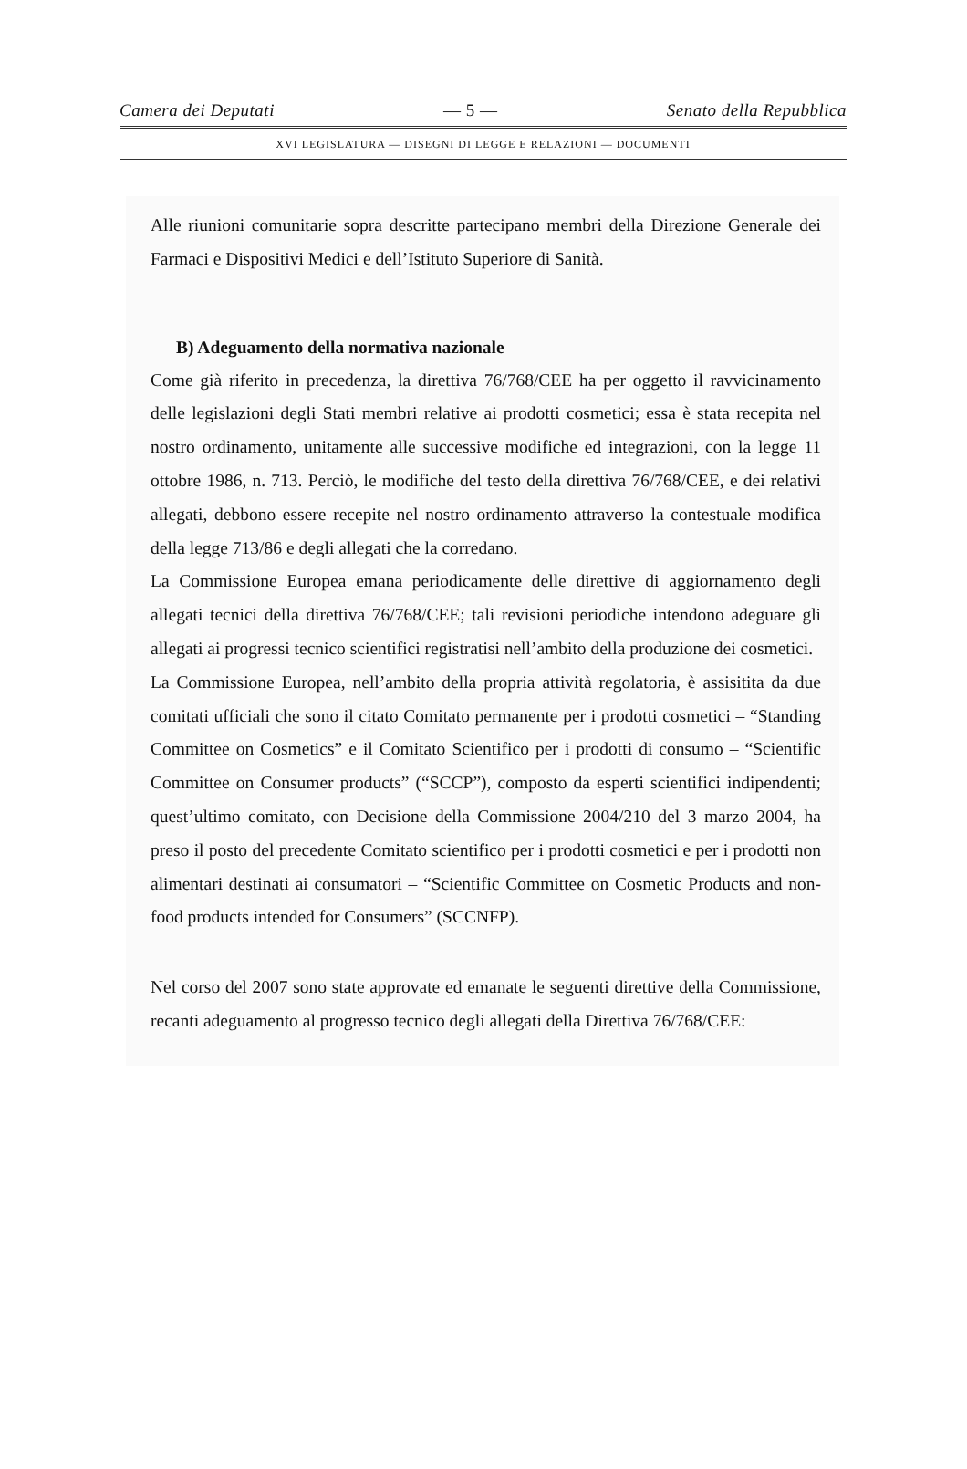Camera dei Deputati — 5 — Senato della Repubblica
XVI LEGISLATURA — DISEGNI DI LEGGE E RELAZIONI — DOCUMENTI
Alle riunioni comunitarie sopra descritte partecipano membri della Direzione Generale dei Farmaci e Dispositivi Medici e dell’Istituto Superiore di Sanità.
B) Adeguamento della normativa nazionale
Come già riferito in precedenza, la direttiva 76/768/CEE ha per oggetto il ravvicinamento delle legislazioni degli Stati membri relative ai prodotti cosmetici; essa è stata recepita nel nostro ordinamento, unitamente alle successive modifiche ed integrazioni, con la legge 11 ottobre 1986, n. 713. Perciò, le modifiche del testo della direttiva 76/768/CEE, e dei relativi allegati, debbono essere recepite nel nostro ordinamento attraverso la contestuale modifica della legge 713/86 e degli allegati che la corredano.
La Commissione Europea emana periodicamente delle direttive di aggiornamento degli allegati tecnici della direttiva 76/768/CEE; tali revisioni periodiche intendono adeguare gli allegati ai progressi tecnico scientifici registratisi nell’ambito della produzione dei cosmetici.
La Commissione Europea, nell’ambito della propria attività regolatoria, è assisitita da due comitati ufficiali che sono il citato Comitato permanente per i prodotti cosmetici – “Standing Committee on Cosmetics” e il Comitato Scientifico per i prodotti di consumo – “Scientific Committee on Consumer products” (“SCCP”), composto da esperti scientifici indipendenti; quest’ultimo comitato, con Decisione della Commissione 2004/210 del 3 marzo 2004, ha preso il posto del precedente Comitato scientifico per i prodotti cosmetici e per i prodotti non alimentari destinati ai consumatori – “Scientific Committee on Cosmetic Products and non-food products intended for Consumers” (SCCNFP).
Nel corso del 2007 sono state approvate ed emanate le seguenti direttive della Commissione, recanti adeguamento al progresso tecnico degli allegati della Direttiva 76/768/CEE: